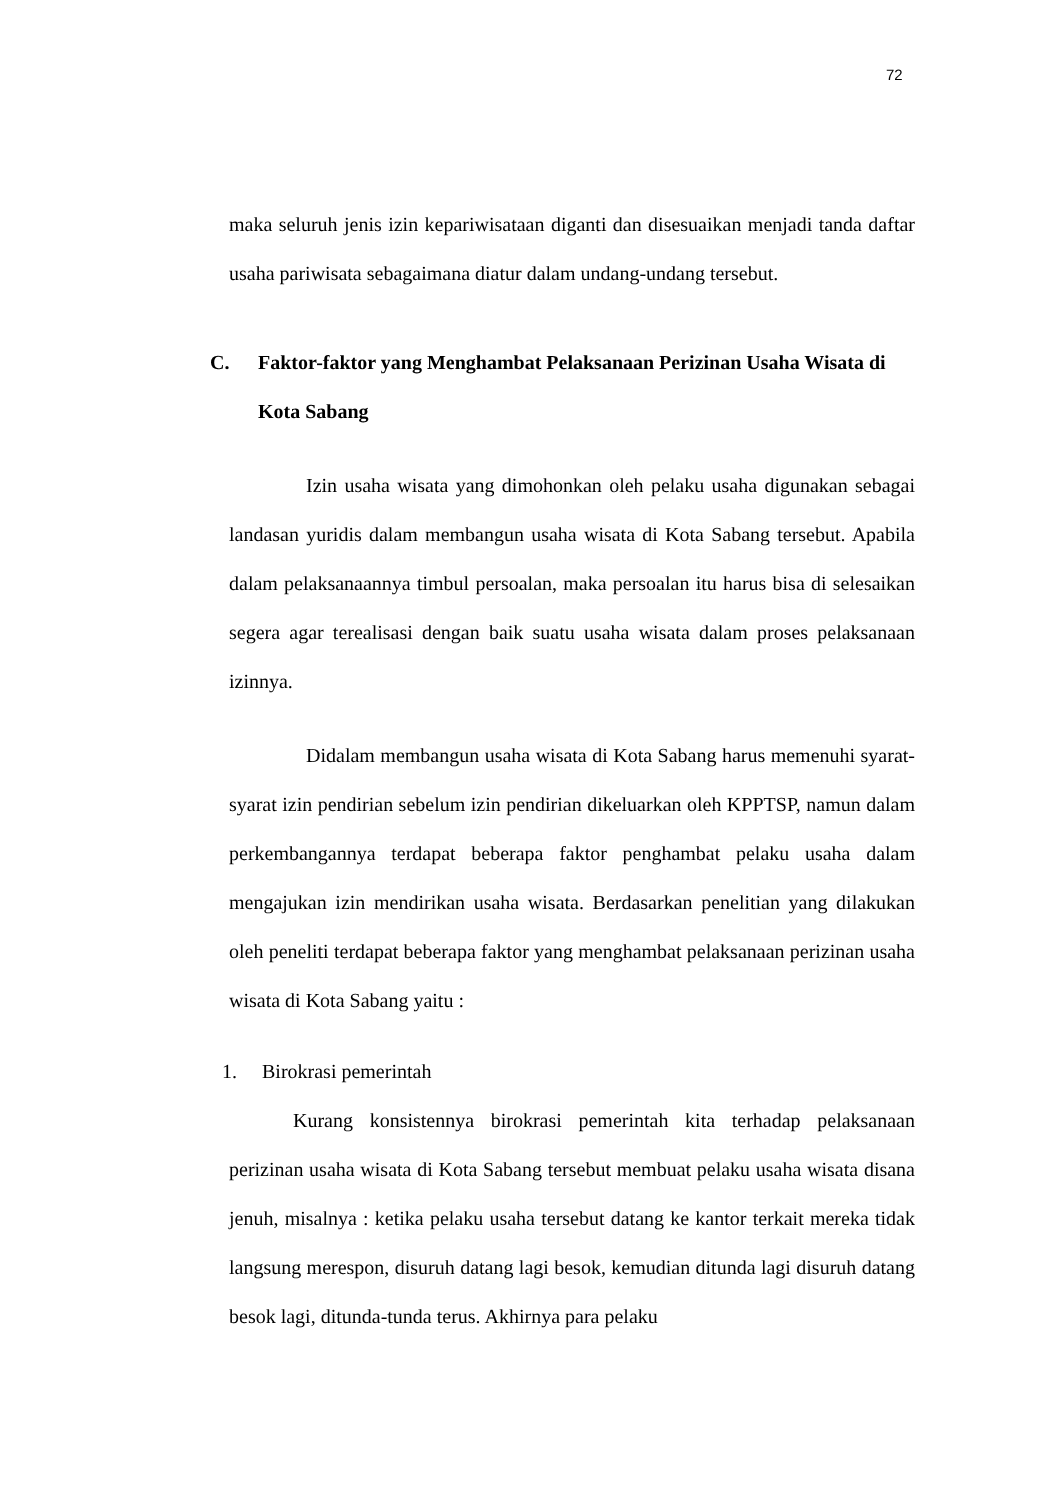72
maka seluruh jenis izin kepariwisataan diganti dan disesuaikan menjadi tanda daftar usaha pariwisata sebagaimana diatur dalam undang-undang tersebut.
C. Faktor-faktor yang Menghambat Pelaksanaan Perizinan Usaha Wisata di Kota Sabang
Izin usaha wisata yang dimohonkan oleh pelaku usaha digunakan sebagai landasan yuridis dalam membangun usaha wisata di Kota Sabang tersebut. Apabila dalam pelaksanaannya timbul persoalan, maka persoalan itu harus bisa di selesaikan segera agar terealisasi dengan baik suatu usaha wisata dalam proses pelaksanaan izinnya.
Didalam membangun usaha wisata di Kota Sabang harus memenuhi syarat-syarat izin pendirian sebelum izin pendirian dikeluarkan oleh KPPTSP, namun dalam perkembangannya terdapat beberapa faktor penghambat pelaku usaha dalam mengajukan izin mendirikan usaha wisata. Berdasarkan penelitian yang dilakukan oleh peneliti terdapat beberapa faktor yang menghambat pelaksanaan perizinan usaha wisata di Kota Sabang yaitu :
1. Birokrasi pemerintah
Kurang konsistennya birokrasi pemerintah kita terhadap pelaksanaan perizinan usaha wisata di Kota Sabang tersebut membuat pelaku usaha wisata disana jenuh, misalnya : ketika pelaku usaha tersebut datang ke kantor terkait mereka tidak langsung merespon, disuruh datang lagi besok, kemudian ditunda lagi disuruh datang besok lagi, ditunda-tunda terus. Akhirnya para pelaku